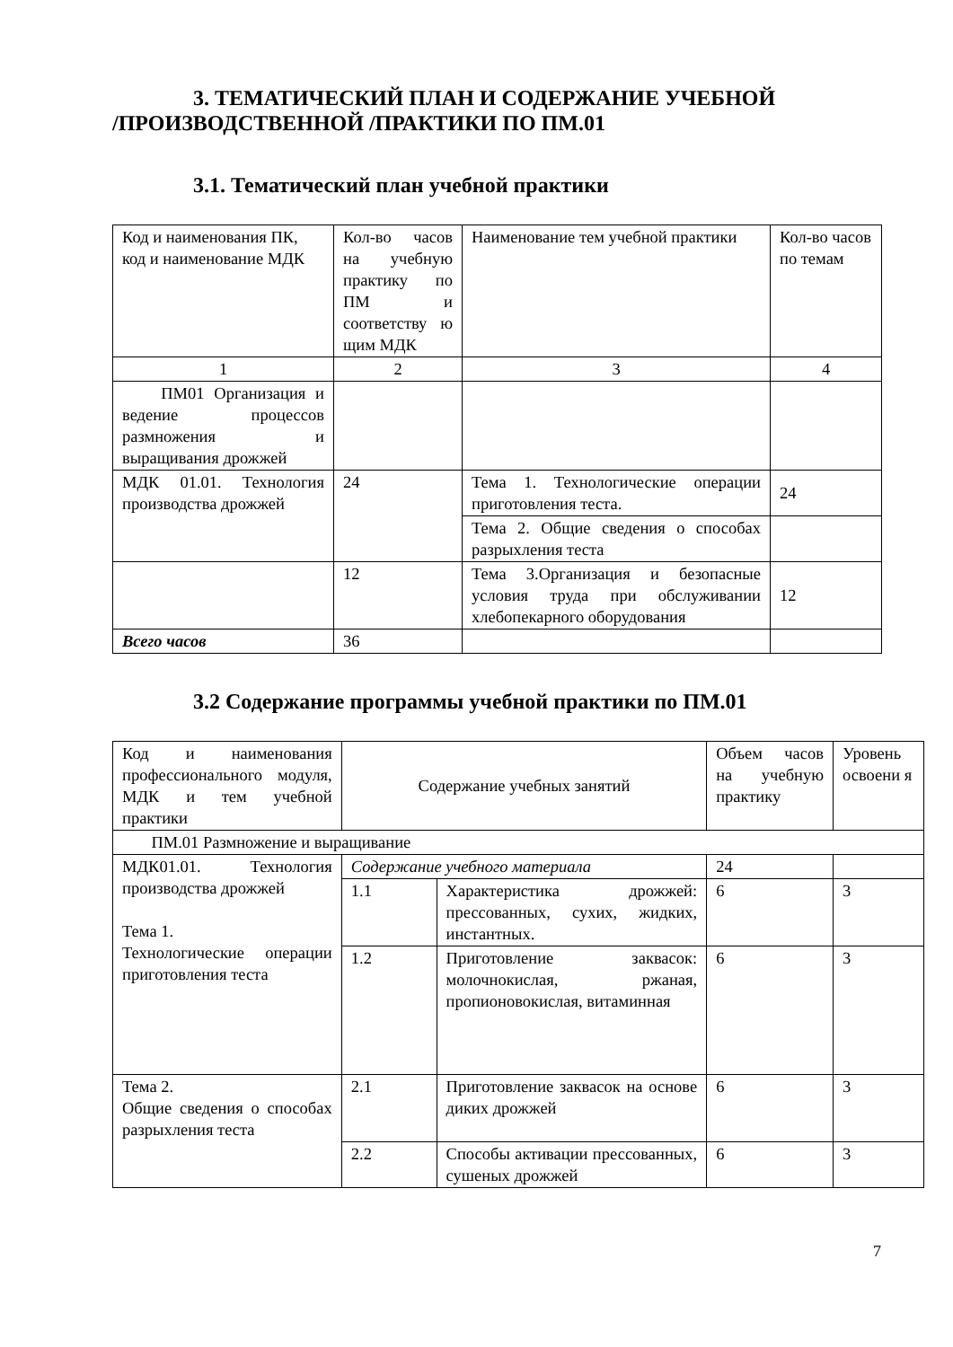3. ТЕМАТИЧЕСКИЙ ПЛАН И СОДЕРЖАНИЕ УЧЕБНОЙ
/ПРОИЗВОДСТВЕННОЙ /ПРАКТИКИ ПО ПМ.01
3.1. Тематический план учебной практики
| Код и наименования ПК, код и наименование МДК | Кол-во часов на учебную практику по ПМ и соответству ю щим МДК | Наименование тем учебной практики | Кол-во часов по темам |
| 1 | 2 | 3 | 4 |
| ПМ01 Организация и ведение процессов размножения и выращивания дрожжей | | | |
| МДК 01.01. Технология производства дрожжей | 24 | Тема 1. Технологические операции приготовления теста. | 24 |
| | | Тема 2. Общие сведения о способах разрыхления теста | |
| | 12 | Тема 3.Организация и безопасные условия труда при обслуживании хлебопекарного оборудования | 12 |
| Всего часов | 36 | | |
3.2 Содержание программы учебной практики по ПМ.01
| Код и наименования профессионального модуля, МДК и тем учебной практики | Содержание учебных занятий | | Объем часов на учебную практику | Уровень освоени я |
| ПМ.01 Размножение и выращивание | | | | |
| МДК01.01. Технология производства дрожжей Тема 1. Технологические операции приготовления теста | Содержание учебного материала | | 24 | |
| | 1.1 | Характеристика дрожжей: прессованных, сухих, жидких, инстантных. | 6 | 3 |
| | 1.2 | Приготовление заквасок: молочнокислая, ржаная, пропионовокислая, витаминная | 6 | 3 |
| Тема 2. Общие сведения о способах разрыхления теста | 2.1 | Приготовление заквасок на основе диких дрожжей | 6 | 3 |
| | 2.2 | Способы активации прессованных, сушеных дрожжей | 6 | 3 |
7